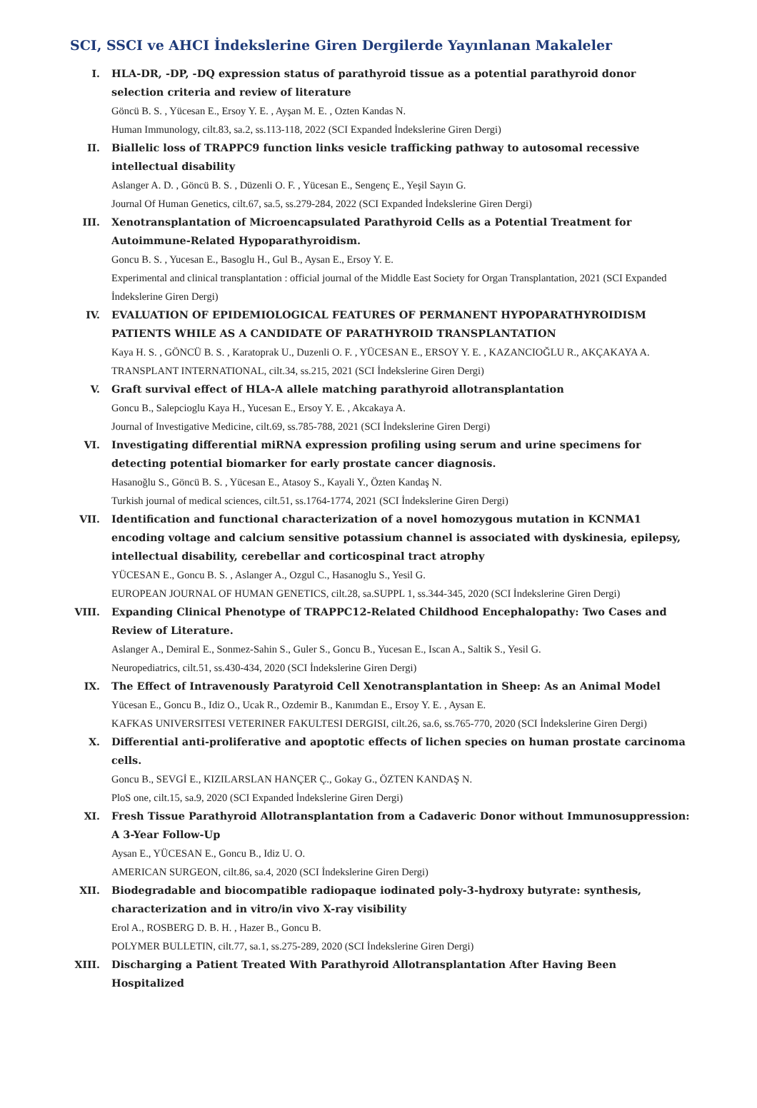SCI, SSCI ve AHCI İndekslerine Giren Dergilerde Yayınlanan Makaleler
I. HLA-DR, -DP, -DQ expression status of parathyroid tissue as a potential parathyroid donor selection criteria and review of literature
Göncü B. S. , Yücesan E., Ersoy Y. E. , Ayşan M. E. , Ozten Kandas N.
Human Immunology, cilt.83, sa.2, ss.113-118, 2022 (SCI Expanded İndekslerine Giren Dergi)
II. Biallelic loss of TRAPPC9 function links vesicle trafficking pathway to autosomal recessive intellectual disability
Aslanger A. D. , Göncü B. S. , Düzenli O. F. , Yücesan E., Sengenç E., Yeşil Sayın G.
Journal Of Human Genetics, cilt.67, sa.5, ss.279-284, 2022 (SCI Expanded İndekslerine Giren Dergi)
III. Xenotransplantation of Microencapsulated Parathyroid Cells as a Potential Treatment for Autoimmune-Related Hypoparathyroidism.
Goncu B. S. , Yucesan E., Basoglu H., Gul B., Aysan E., Ersoy Y. E.
Experimental and clinical transplantation : official journal of the Middle East Society for Organ Transplantation, 2021 (SCI Expanded İndekslerine Giren Dergi)
IV. EVALUATION OF EPIDEMIOLOGICAL FEATURES OF PERMANENT HYPOPARATHYROIDISM PATIENTS WHILE AS A CANDIDATE OF PARATHYROID TRANSPLANTATION
Kaya H. S. , GÖNCÜ B. S. , Karatoprak U., Duzenli O. F. , YÜCESAN E., ERSOY Y. E. , KAZANCIOĞLU R., AKÇAKAYA A.
TRANSPLANT INTERNATIONAL, cilt.34, ss.215, 2021 (SCI İndekslerine Giren Dergi)
V. Graft survival effect of HLA-A allele matching parathyroid allotransplantation
Goncu B., Salepcioglu Kaya H., Yucesan E., Ersoy Y. E. , Akcakaya A.
Journal of Investigative Medicine, cilt.69, ss.785-788, 2021 (SCI İndekslerine Giren Dergi)
VI. Investigating differential miRNA expression profiling using serum and urine specimens for detecting potential biomarker for early prostate cancer diagnosis.
Hasanoğlu S., Göncü B. S. , Yücesan E., Atasoy S., Kayali Y., Özten Kandaş N.
Turkish journal of medical sciences, cilt.51, ss.1764-1774, 2021 (SCI İndekslerine Giren Dergi)
VII. Identification and functional characterization of a novel homozygous mutation in KCNMA1 encoding voltage and calcium sensitive potassium channel is associated with dyskinesia, epilepsy, intellectual disability, cerebellar and corticospinal tract atrophy
YÜCESAN E., Goncu B. S. , Aslanger A., Ozgul C., Hasanoglu S., Yesil G.
EUROPEAN JOURNAL OF HUMAN GENETICS, cilt.28, sa.SUPPL 1, ss.344-345, 2020 (SCI İndekslerine Giren Dergi)
VIII. Expanding Clinical Phenotype of TRAPPC12-Related Childhood Encephalopathy: Two Cases and Review of Literature.
Aslanger A., Demiral E., Sonmez-Sahin S., Guler S., Goncu B., Yucesan E., Iscan A., Saltik S., Yesil G.
Neuropediatrics, cilt.51, ss.430-434, 2020 (SCI İndekslerine Giren Dergi)
IX. The Effect of Intravenously Paratyroid Cell Xenotransplantation in Sheep: As an Animal Model
Yücesan E., Goncu B., Idiz O., Ucak R., Ozdemir B., Kanımdan E., Ersoy Y. E. , Aysan E.
KAFKAS UNIVERSITESI VETERINER FAKULTESI DERGISI, cilt.26, sa.6, ss.765-770, 2020 (SCI İndekslerine Giren Dergi)
X. Differential anti-proliferative and apoptotic effects of lichen species on human prostate carcinoma cells.
Goncu B., SEVGİ E., KIZILARSLAN HANÇER Ç., Gokay G., ÖZTEN KANDAŞ N.
PloS one, cilt.15, sa.9, 2020 (SCI Expanded İndekslerine Giren Dergi)
XI. Fresh Tissue Parathyroid Allotransplantation from a Cadaveric Donor without Immunosuppression: A 3-Year Follow-Up
Aysan E., YÜCESAN E., Goncu B., Idiz U. O.
AMERICAN SURGEON, cilt.86, sa.4, 2020 (SCI İndekslerine Giren Dergi)
XII. Biodegradable and biocompatible radiopaque iodinated poly-3-hydroxy butyrate: synthesis, characterization and in vitro/in vivo X-ray visibility
Erol A., ROSBERG D. B. H. , Hazer B., Goncu B.
POLYMER BULLETIN, cilt.77, sa.1, ss.275-289, 2020 (SCI İndekslerine Giren Dergi)
XIII. Discharging a Patient Treated With Parathyroid Allotransplantation After Having Been Hospitalized